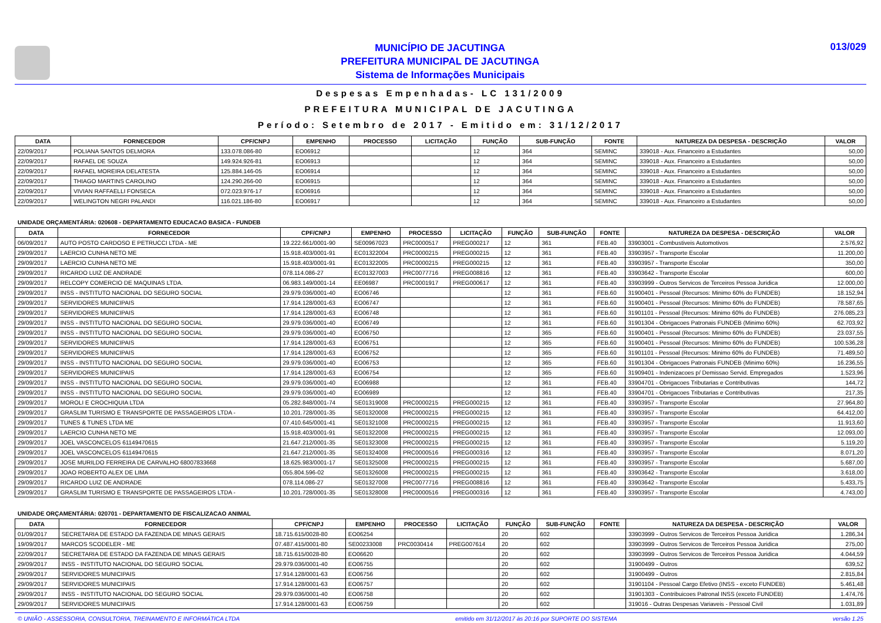MUNICÍPIO DE JACUTINGA
PREFEITURA MUNICIPAL DE JACUTINGA
Sistema de Informações Municipais
013/029
Despesas Empenhadas- LC 131/2009
PREFEITURA MUNICIPAL DE JACUTINGA
Período: Setembro de 2017 - Emitido em: 31/12/2017
| DATA | FORNECEDOR | CPF/CNPJ | EMPENHO | PROCESSO | LICITAÇÃO | FUNÇÃO | SUB-FUNÇÃO | FONTE | NATUREZA DA DESPESA - DESCRIÇÃO | VALOR |
| --- | --- | --- | --- | --- | --- | --- | --- | --- | --- | --- |
| 22/09/2017 | POLIANA SANTOS DELMORA | 133.078.086-80 | EO06912 | | | 12 | 364 | SEMINC | 339018 - Aux. Financeiro a Estudantes | 50,00 |
| 22/09/2017 | RAFAEL DE SOUZA | 149.924.926-81 | EO06913 | | | 12 | 364 | SEMINC | 339018 - Aux. Financeiro a Estudantes | 50,00 |
| 22/09/2017 | RAFAEL MOREIRA DELATESTA | 125.884.146-05 | EO06914 | | | 12 | 364 | SEMINC | 339018 - Aux. Financeiro a Estudantes | 50,00 |
| 22/09/2017 | THIAGO MARTINS CAROLINO | 124.290.266-00 | EO06915 | | | 12 | 364 | SEMINC | 339018 - Aux. Financeiro a Estudantes | 50,00 |
| 22/09/2017 | VIVIAN RAFFAELLI FONSECA | 072.023.976-17 | EO06916 | | | 12 | 364 | SEMINC | 339018 - Aux. Financeiro a Estudantes | 50,00 |
| 22/09/2017 | WELINGTON NEGRI PALANDI | 116.021.186-80 | EO06917 | | | 12 | 364 | SEMINC | 339018 - Aux. Financeiro a Estudantes | 50,00 |
UNIDADE ORÇAMENTÁRIA: 020608 - DEPARTAMENTO EDUCACAO BASICA - FUNDEB
| DATA | FORNECEDOR | CPF/CNPJ | EMPENHO | PROCESSO | LICITAÇÃO | FUNÇÃO | SUB-FUNÇÃO | FONTE | NATUREZA DA DESPESA - DESCRIÇÃO | VALOR |
| --- | --- | --- | --- | --- | --- | --- | --- | --- | --- | --- |
| 06/09/2017 | AUTO POSTO CARDOSO E PETRUCCI LTDA - ME | 19.222.661/0001-90 | SE00967023 | PRC0000517 | PREG000217 | 12 | 361 | FEB.40 | 33903001 - Combustiveis Automotivos | 2.576,92 |
| 29/09/2017 | LAERCIO CUNHA NETO ME | 15.918.403/0001-91 | EC01322004 | PRC0000215 | PREG000215 | 12 | 361 | FEB.40 | 33903957 - Transporte Escolar | 11.200,00 |
| 29/09/2017 | LAERCIO CUNHA NETO ME | 15.918.403/0001-91 | EC01322005 | PRC0000215 | PREG000215 | 12 | 361 | FEB.40 | 33903957 - Transporte Escolar | 350,00 |
| 29/09/2017 | RICARDO LUIZ DE ANDRADE | 078.114.086-27 | EC01327003 | PRC0077716 | PREG008816 | 12 | 361 | FEB.40 | 33903642 - Transporte Escolar | 600,00 |
| 29/09/2017 | RELCOPY COMERCIO DE MAQUINAS LTDA. | 06.983.149/0001-14 | EE06987 | PRC0001917 | PREG000617 | 12 | 361 | FEB.40 | 33903999 - Outros Servicos de Terceiros Pessoa Juridica | 12.000,00 |
| 29/09/2017 | INSS - INSTITUTO NACIONAL DO SEGURO SOCIAL | 29.979.036/0001-40 | EO06746 | | | 12 | 361 | FEB.60 | 31900401 - Pessoal (Recursos: Minimo 60% do FUNDEB) | 18.152,94 |
| 29/09/2017 | SERVIDORES MUNICIPAIS | 17.914.128/0001-63 | EO06747 | | | 12 | 361 | FEB.60 | 31900401 - Pessoal (Recursos: Minimo 60% do FUNDEB) | 78.587,65 |
| 29/09/2017 | SERVIDORES MUNICIPAIS | 17.914.128/0001-63 | EO06748 | | | 12 | 361 | FEB.60 | 31901101 - Pessoal (Recursos: Minimo 60% do FUNDEB) | 276.085,23 |
| 29/09/2017 | INSS - INSTITUTO NACIONAL DO SEGURO SOCIAL | 29.979.036/0001-40 | EO06749 | | | 12 | 361 | FEB.60 | 31901304 - Obrigacoes Patronais FUNDEB (Minimo 60%) | 62.703,92 |
| 29/09/2017 | INSS - INSTITUTO NACIONAL DO SEGURO SOCIAL | 29.979.036/0001-40 | EO06750 | | | 12 | 365 | FEB.60 | 31900401 - Pessoal (Recursos: Minimo 60% do FUNDEB) | 23.037,55 |
| 29/09/2017 | SERVIDORES MUNICIPAIS | 17.914.128/0001-63 | EO06751 | | | 12 | 365 | FEB.60 | 31900401 - Pessoal (Recursos: Minimo 60% do FUNDEB) | 100.536,28 |
| 29/09/2017 | SERVIDORES MUNICIPAIS | 17.914.128/0001-63 | EO06752 | | | 12 | 365 | FEB.60 | 31901101 - Pessoal (Recursos: Minimo 60% do FUNDEB) | 71.489,50 |
| 29/09/2017 | INSS - INSTITUTO NACIONAL DO SEGURO SOCIAL | 29.979.036/0001-40 | EO06753 | | | 12 | 365 | FEB.60 | 31901304 - Obrigacoes Patronais FUNDEB (Minimo 60%) | 16.236,55 |
| 29/09/2017 | SERVIDORES MUNICIPAIS | 17.914.128/0001-63 | EO06754 | | | 12 | 365 | FEB.60 | 31909401 - Indenizacoes p/ Demissao Servid. Empregados | 1.523,96 |
| 29/09/2017 | INSS - INSTITUTO NACIONAL DO SEGURO SOCIAL | 29.979.036/0001-40 | EO06988 | | | 12 | 361 | FEB.40 | 33904701 - Obrigacoes Tributarias e Contributivas | 144,72 |
| 29/09/2017 | INSS - INSTITUTO NACIONAL DO SEGURO SOCIAL | 29.979.036/0001-40 | EO06989 | | | 12 | 361 | FEB.40 | 33904701 - Obrigacoes Tributarias e Contributivas | 217,35 |
| 29/09/2017 | MOROLI E CROCHIQUIA LTDA | 05.282.848/0001-74 | SE01319008 | PRC0000215 | PREG000215 | 12 | 361 | FEB.40 | 33903957 - Transporte Escolar | 27.964,80 |
| 29/09/2017 | GRASLIM TURISMO E TRANSPORTE DE PASSAGEIROS LTDA - | 10.201.728/0001-35 | SE01320008 | PRC0000215 | PREG000215 | 12 | 361 | FEB.40 | 33903957 - Transporte Escolar | 64.412,00 |
| 29/09/2017 | TUNES & TUNES LTDA ME | 07.410.645/0001-41 | SE01321008 | PRC0000215 | PREG000215 | 12 | 361 | FEB.40 | 33903957 - Transporte Escolar | 11.913,60 |
| 29/09/2017 | LAERCIO CUNHA NETO ME | 15.918.403/0001-91 | SE01322008 | PRC0000215 | PREG000215 | 12 | 361 | FEB.40 | 33903957 - Transporte Escolar | 12.093,00 |
| 29/09/2017 | JOEL VASCONCELOS 61149470615 | 21.647.212/0001-35 | SE01323008 | PRC0000215 | PREG000215 | 12 | 361 | FEB.40 | 33903957 - Transporte Escolar | 5.119,20 |
| 29/09/2017 | JOEL VASCONCELOS 61149470615 | 21.647.212/0001-35 | SE01324008 | PRC0000516 | PREG000316 | 12 | 361 | FEB.40 | 33903957 - Transporte Escolar | 8.071,20 |
| 29/09/2017 | JOSE MURILDO FERREIRA DE CARVALHO 68007833668 | 18.625.983/0001-17 | SE01325008 | PRC0000215 | PREG000215 | 12 | 361 | FEB.40 | 33903957 - Transporte Escolar | 5.687,00 |
| 29/09/2017 | JOAO ROBERTO ALEX DE LIMA | 055.804.596-02 | SE01326008 | PRC0000215 | PREG000215 | 12 | 361 | FEB.40 | 33903642 - Transporte Escolar | 3.618,00 |
| 29/09/2017 | RICARDO LUIZ DE ANDRADE | 078.114.086-27 | SE01327008 | PRC0077716 | PREG008816 | 12 | 361 | FEB.40 | 33903642 - Transporte Escolar | 5.433,75 |
| 29/09/2017 | GRASLIM TURISMO E TRANSPORTE DE PASSAGEIROS LTDA - | 10.201.728/0001-35 | SE01328008 | PRC0000516 | PREG000316 | 12 | 361 | FEB.40 | 33903957 - Transporte Escolar | 4.743,00 |
UNIDADE ORÇAMENTÁRIA: 020701 - DEPARTAMENTO DE FISCALIZACAO ANIMAL
| DATA | FORNECEDOR | CPF/CNPJ | EMPENHO | PROCESSO | LICITAÇÃO | FUNÇÃO | SUB-FUNÇÃO | FONTE | NATUREZA DA DESPESA - DESCRIÇÃO | VALOR |
| --- | --- | --- | --- | --- | --- | --- | --- | --- | --- | --- |
| 01/09/2017 | SECRETARIA DE ESTADO DA FAZENDA DE MINAS GERAIS | 18.715.615/0028-80 | EO06254 | | | 20 | 602 | | 33903999 - Outros Servicos de Terceiros Pessoa Juridica | 1.286,34 |
| 19/09/2017 | MARCOS SCODELER - ME | 07.487.415/0001-80 | SE00233008 | PRC0030414 | PREG007614 | 20 | 602 | | 33903999 - Outros Servicos de Terceiros Pessoa Juridica | 275,00 |
| 22/09/2017 | SECRETARIA DE ESTADO DA FAZENDA DE MINAS GERAIS | 18.715.615/0028-80 | EO06620 | | | 20 | 602 | | 33903999 - Outros Servicos de Terceiros Pessoa Juridica | 4.044,59 |
| 29/09/2017 | INSS - INSTITUTO NACIONAL DO SEGURO SOCIAL | 29.979.036/0001-40 | EO06755 | | | 20 | 602 | | 31900499 - Outros | 639,52 |
| 29/09/2017 | SERVIDORES MUNICIPAIS | 17.914.128/0001-63 | EO06756 | | | 20 | 602 | | 31900499 - Outros | 2.815,84 |
| 29/09/2017 | SERVIDORES MUNICIPAIS | 17.914.128/0001-63 | EO06757 | | | 20 | 602 | | 31901104 - Pessoal Cargo Efetivo (INSS - exceto FUNDEB) | 5.461,48 |
| 29/09/2017 | INSS - INSTITUTO NACIONAL DO SEGURO SOCIAL | 29.979.036/0001-40 | EO06758 | | | 20 | 602 | | 31901303 - Contribuicoes Patronal INSS (exceto FUNDEB) | 1.474,76 |
| 29/09/2017 | SERVIDORES MUNICIPAIS | 17.914.128/0001-63 | EO06759 | | | 20 | 602 | | 319016 - Outras Despesas Variaveis - Pessoal Civil | 1.031,89 |
© UNIÃO - ASSESSORIA, CONSULTORIA, TREINAMENTO E INFORMÁTICA LTDA emitido em 31/12/2017 às 20:16 por SUPORTE DO SISTEMA versão 1.25